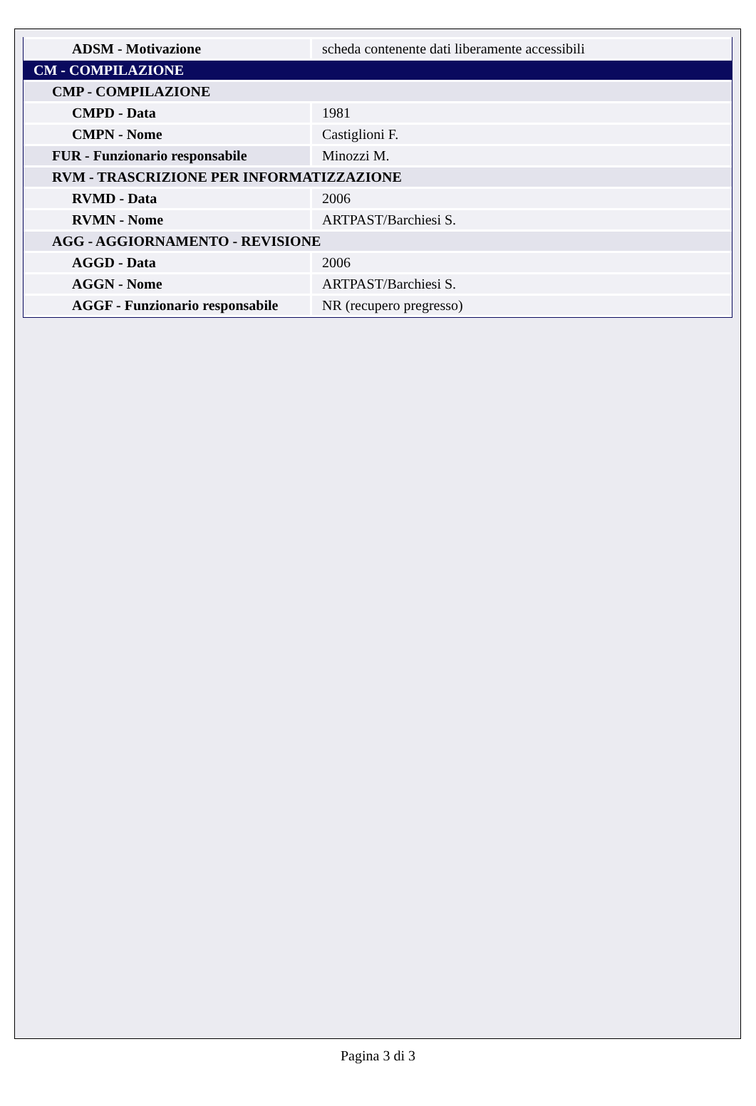| ADSM - Motivazione | scheda contenente dati liberamente accessibili |
| CM - COMPILAZIONE | |
| CMP - COMPILAZIONE | |
| CMPD - Data | 1981 |
| CMPN - Nome | Castiglioni F. |
| FUR - Funzionario responsabile | Minozzi M. |
| RVM - TRASCRIZIONE PER INFORMATIZZAZIONE | |
| RVMD - Data | 2006 |
| RVMN - Nome | ARTPAST/Barchiesi S. |
| AGG - AGGIORNAMENTO - REVISIONE | |
| AGGD - Data | 2006 |
| AGGN - Nome | ARTPAST/Barchiesi S. |
| AGGF - Funzionario responsabile | NR (recupero pregresso) |
Pagina 3 di 3